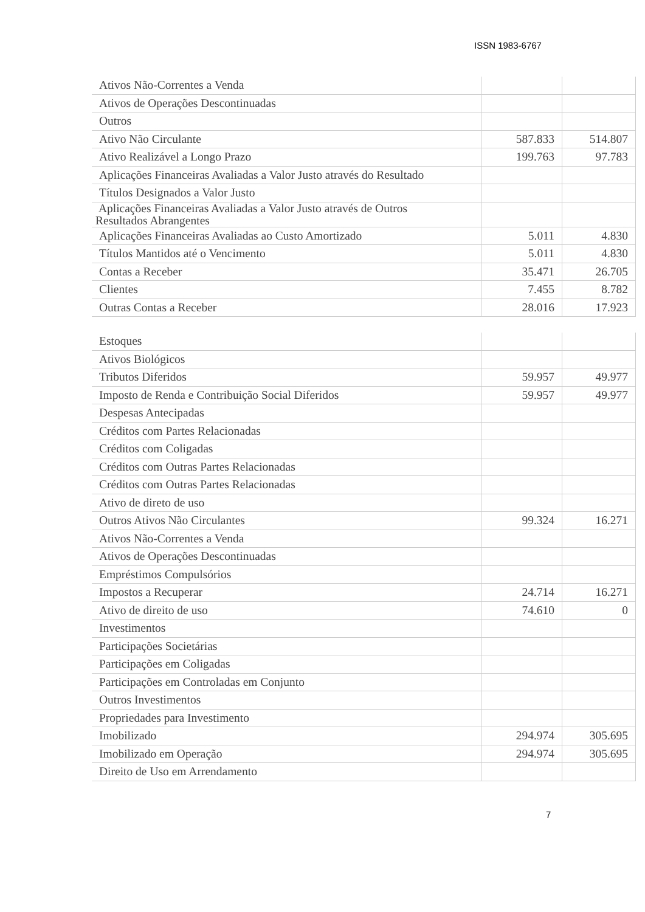ISSN 1983-6767
| Ativos Não-Correntes a Venda | | |
| Ativos de Operações Descontinuadas | | |
| Outros | | |
| Ativo Não Circulante | 587.833 | 514.807 |
| Ativo Realizável a Longo Prazo | 199.763 | 97.783 |
| Aplicações Financeiras Avaliadas a Valor Justo através do Resultado | | |
| Títulos Designados a Valor Justo | | |
| Aplicações Financeiras Avaliadas a Valor Justo através de Outros Resultados Abrangentes | | |
| Aplicações Financeiras Avaliadas ao Custo Amortizado | 5.011 | 4.830 |
| Títulos Mantidos até o Vencimento | 5.011 | 4.830 |
| Contas a Receber | 35.471 | 26.705 |
| Clientes | 7.455 | 8.782 |
| Outras Contas a Receber | 28.016 | 17.923 |
| Estoques | | |
| Ativos Biológicos | | |
| Tributos Diferidos | 59.957 | 49.977 |
| Imposto de Renda e Contribuição Social Diferidos | 59.957 | 49.977 |
| Despesas Antecipadas | | |
| Créditos com Partes Relacionadas | | |
| Créditos com Coligadas | | |
| Créditos com Outras Partes Relacionadas | | |
| Créditos com Outras Partes Relacionadas | | |
| Ativo de direto de uso | | |
| Outros Ativos Não Circulantes | 99.324 | 16.271 |
| Ativos Não-Correntes a Venda | | |
| Ativos de Operações Descontinuadas | | |
| Empréstimos Compulsórios | | |
| Impostos a Recuperar | 24.714 | 16.271 |
| Ativo de direito de uso | 74.610 | 0 |
| Investimentos | | |
| Participações Societárias | | |
| Participações em Coligadas | | |
| Participações em Controladas em Conjunto | | |
| Outros Investimentos | | |
| Propriedades para Investimento | | |
| Imobilizado | 294.974 | 305.695 |
| Imobilizado em Operação | 294.974 | 305.695 |
| Direito de Uso em Arrendamento | | |
7